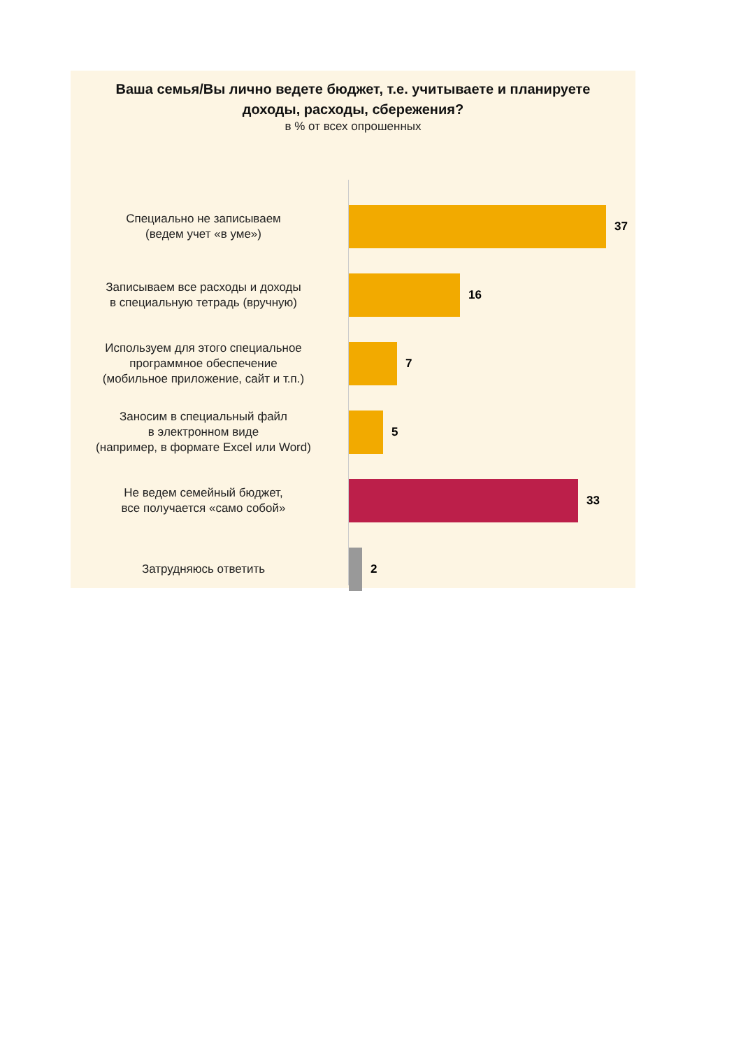Ваша семья/Вы лично ведете бюджет, т.е. учитываете и планируете
доходы, расходы, сбережения?
в % от всех опрошенных
Специально не записываем
(ведем учет «в уме»)
37
Записываем все расходы и доходы
в специальную тетрадь (вручную)
16
Используем для этого специальное
программное обеспечение
(мобильное приложение, сайт и т.п.)
7
Заносим в специальный файл
в электронном виде
(например, в формате Excel или Word)
5
Не ведем семейный бюджет,
все получается «само собой»
33
Затрудняюсь ответить
2